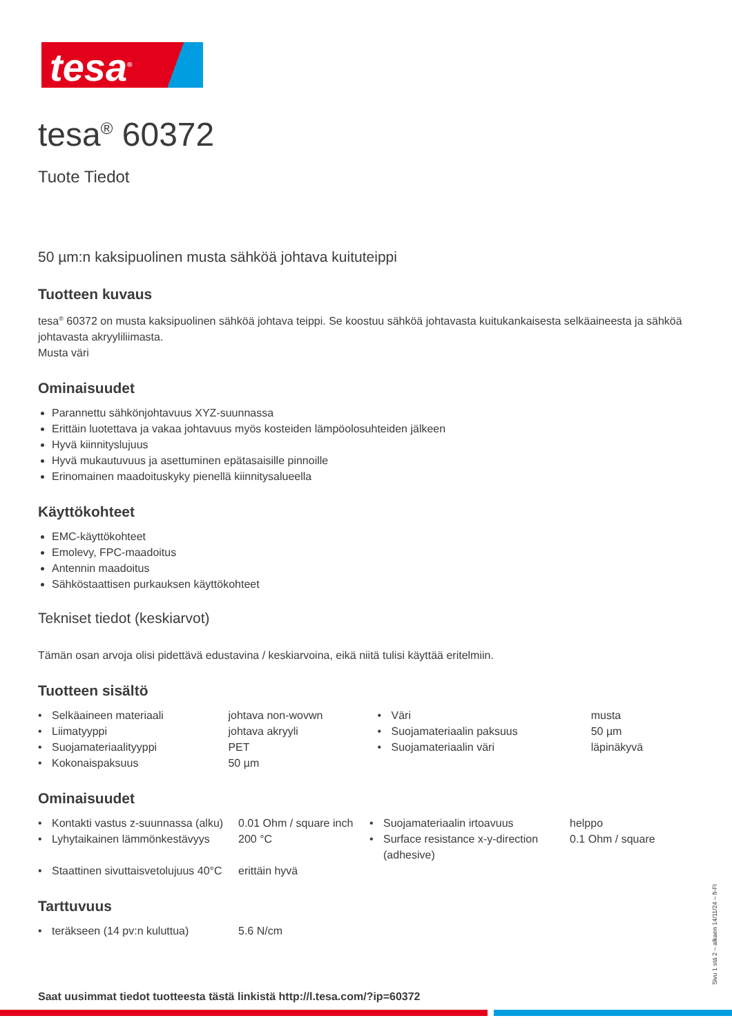tesa<sup>®</sup>
tesa<sup>®</sup> 60372
Tuote Tiedot
50 µm:n kaksipuolinen musta sähköä johtava kuituteippi
Tuotteen kuvaus
tesa<sup>®</sup> 60372 on musta kaksipuolinen sähköä johtava teippi. Se koostuu sähköä johtavasta kuitukankaisesta selkäaineesta ja sähköä johtavasta akryyliliimasta.
Musta väri
Ominaisuudet
Parannettu sähkönjohtavuus XYZ-suunnassa
Erittäin luotettava ja vakaa johtavuus myös kosteiden lämpöolosuhteiden jälkeen
Hyvä kiinnityslujuus
Hyvä mukautuvuus ja asettuminen epätasaisille pinnoille
Erinomainen maadoituskyky pienellä kiinnitysalueella
Käyttökohteet
EMC-käyttökohteet
Emolevy, FPC-maadoitus
Antennin maadoitus
Sähköstaattisen purkauksen käyttökohteet
Tekniset tiedot (keskiarvot)
Tämän osan arvoja olisi pidettävä edustavina / keskiarvoina, eikä niitä tulisi käyttää eritelmiin.
Tuotteen sisältö
| • | Selkäaineen materiaali | johtava non-wovwn | • | Väri | musta |
| • | Liimatyyppi | johtava akryyli | • | Suojamateriaalin paksuus | 50 µm |
| • | Suojamateriaalityyppi | PET | • | Suojamateriaalin väri | läpinäkyvä |
| • | Kokonaispaksuus | 50 µm | | | |
Ominaisuudet
| • | Kontakti vastus z-suunnassa (alku) | 0.01 Ohm / square inch | • | Suojamateriaalin irtoavuus | helppo |
| • | Lyhytaikainen lämmönkestävyys | 200 °C | • | Surface resistance x-y-direction (adhesive) | 0.1 Ohm / square |
| • | Staattinen sivuttaisvetolujuus 40°C | erittäin hyvä | | | |
Tarttuvuus
| • | teräkseen (14 pv:n kuluttua) | 5.6 N/cm |
Saat uusimmat tiedot tuotteesta tästä linkistä http://l.tesa.com/?ip=60372
Sivu 1 stä 2 – alkaen 14/11/24 – fi-FI